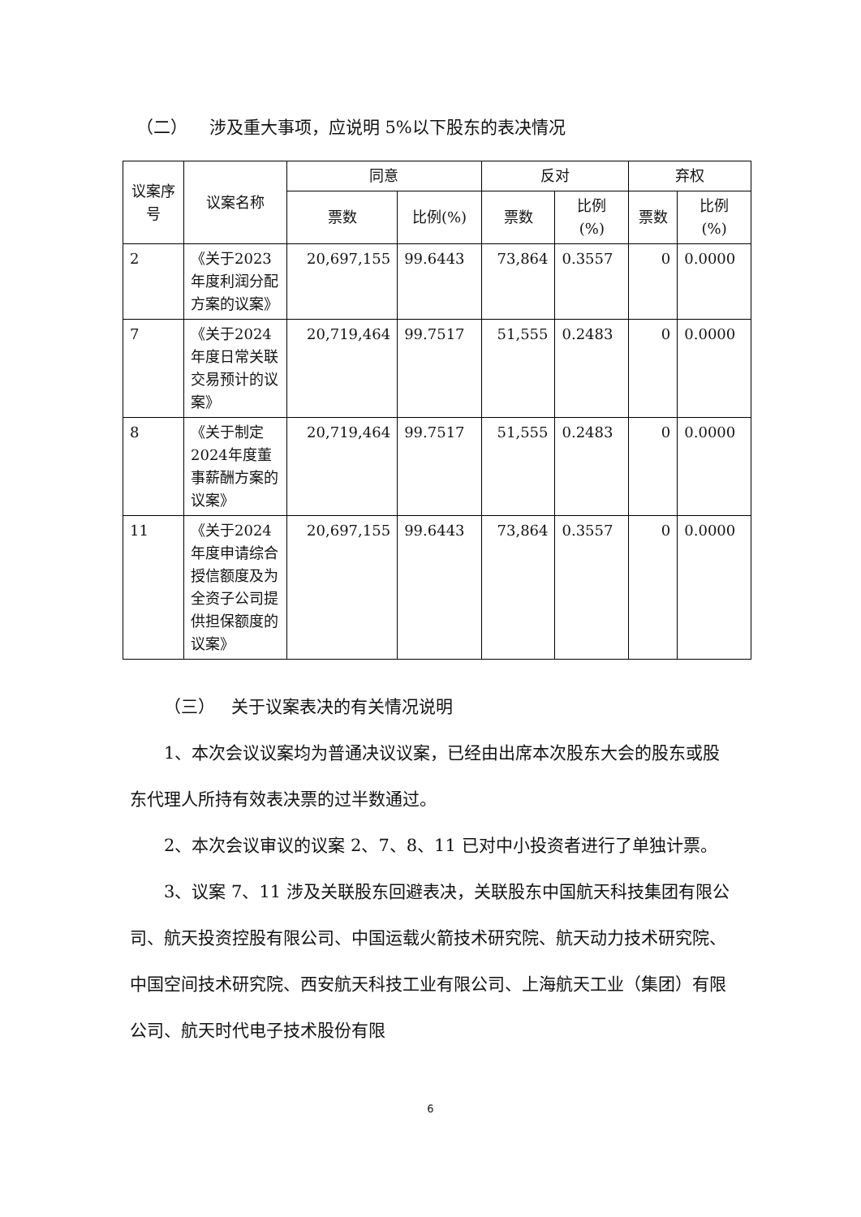（二） 涉及重大事项，应说明 5%以下股东的表决情况
| 议案序号 | 议案名称 | 同意 | | 反对 | | 弃权 | |
| --- | --- | --- | --- | --- | --- | --- | --- |
| | | 票数 | 比例(%) | 票数 | 比例 (%) | 票数 | 比例 (%) |
| 2 | 《关于2023年度利润分配方案的议案》 | 20,697,155 | 99.6443 | 73,864 | 0.3557 | 0 | 0.0000 |
| 7 | 《关于2024年度日常关联交易预计的议案》 | 20,719,464 | 99.7517 | 51,555 | 0.2483 | 0 | 0.0000 |
| 8 | 《关于制定2024年度董事薪酬方案的议案》 | 20,719,464 | 99.7517 | 51,555 | 0.2483 | 0 | 0.0000 |
| 11 | 《关于2024年度申请综合授信额度及为全资子公司提供担保额度的议案》 | 20,697,155 | 99.6443 | 73,864 | 0.3557 | 0 | 0.0000 |
（三） 关于议案表决的有关情况说明
1、本次会议议案均为普通决议议案，已经由出席本次股东大会的股东或股东代理人所持有效表决票的过半数通过。
2、本次会议审议的议案 2、7、8、11 已对中小投资者进行了单独计票。
3、议案 7、11 涉及关联股东回避表决，关联股东中国航天科技集团有限公司、航天投资控股有限公司、中国运载火箭技术研究院、航天动力技术研究院、中国空间技术研究院、西安航天科技工业有限公司、上海航天工业（集团）有限公司、航天时代电子技术股份有限
6